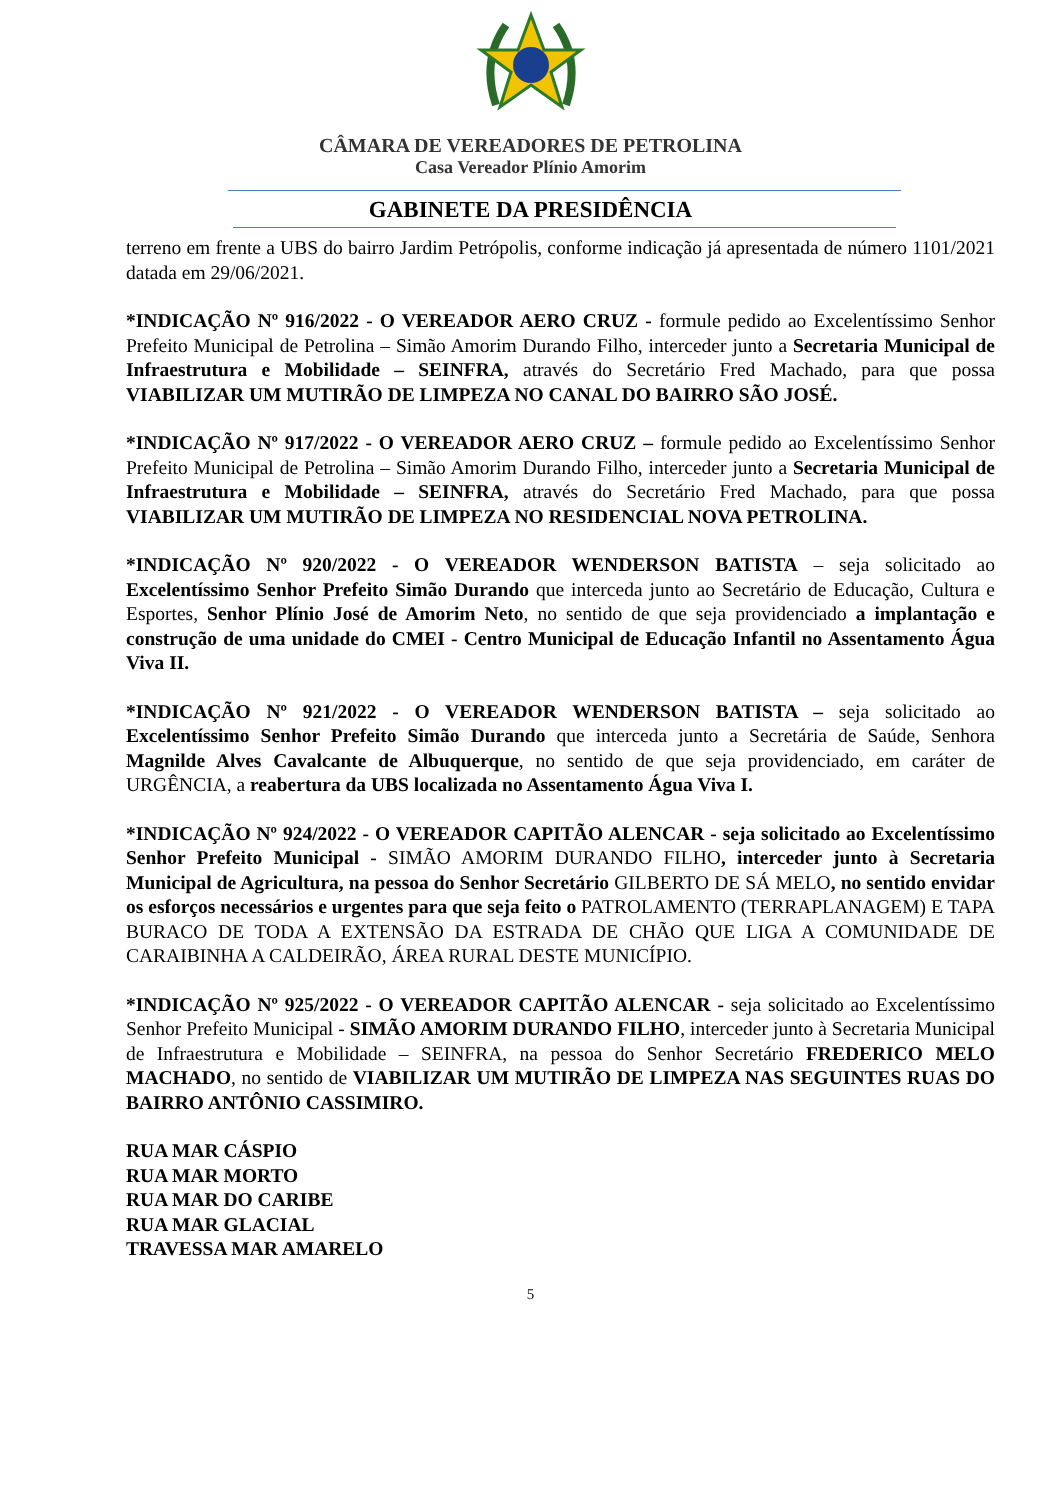CÂMARA DE VEREADORES DE PETROLINA
Casa Vereador Plínio Amorim
GABINETE DA PRESIDÊNCIA
terreno em frente a UBS do bairro Jardim Petrópolis, conforme indicação já apresentada de número 1101/2021 datada em 29/06/2021.
*INDICAÇÃO Nº 916/2022 - O VEREADOR AERO CRUZ - formule pedido ao Excelentíssimo Senhor Prefeito Municipal de Petrolina – Simão Amorim Durando Filho, interceder junto a Secretaria Municipal de Infraestrutura e Mobilidade – SEINFRA, através do Secretário Fred Machado, para que possa VIABILIZAR UM MUTIRÃO DE LIMPEZA NO CANAL DO BAIRRO SÃO JOSÉ.
*INDICAÇÃO Nº 917/2022 - O VEREADOR AERO CRUZ – formule pedido ao Excelentíssimo Senhor Prefeito Municipal de Petrolina – Simão Amorim Durando Filho, interceder junto a Secretaria Municipal de Infraestrutura e Mobilidade – SEINFRA, através do Secretário Fred Machado, para que possa VIABILIZAR UM MUTIRÃO DE LIMPEZA NO RESIDENCIAL NOVA PETROLINA.
*INDICAÇÃO Nº 920/2022 - O VEREADOR WENDERSON BATISTA – seja solicitado ao Excelentíssimo Senhor Prefeito Simão Durando que interceda junto ao Secretário de Educação, Cultura e Esportes, Senhor Plínio José de Amorim Neto, no sentido de que seja providenciado a implantação e construção de uma unidade do CMEI - Centro Municipal de Educação Infantil no Assentamento Água Viva II.
*INDICAÇÃO Nº 921/2022 - O VEREADOR WENDERSON BATISTA – seja solicitado ao Excelentíssimo Senhor Prefeito Simão Durando que interceda junto a Secretária de Saúde, Senhora Magnilde Alves Cavalcante de Albuquerque, no sentido de que seja providenciado, em caráter de URGÊNCIA, a reabertura da UBS localizada no Assentamento Água Viva I.
*INDICAÇÃO Nº 924/2022 - O VEREADOR CAPITÃO ALENCAR - seja solicitado ao Excelentíssimo Senhor Prefeito Municipal - SIMÃO AMORIM DURANDO FILHO, interceder junto à Secretaria Municipal de Agricultura, na pessoa do Senhor Secretário GILBERTO DE SÁ MELO, no sentido envidar os esforços necessários e urgentes para que seja feito o PATROLAMENTO (TERRAPLANAGEM) E TAPA BURACO DE TODA A EXTENSÃO DA ESTRADA DE CHÃO QUE LIGA A COMUNIDADE DE CARAIBINHA A CALDEIRÃO, ÁREA RURAL DESTE MUNICÍPIO.
*INDICAÇÃO Nº 925/2022 - O VEREADOR CAPITÃO ALENCAR - seja solicitado ao Excelentíssimo Senhor Prefeito Municipal - SIMÃO AMORIM DURANDO FILHO, interceder junto à Secretaria Municipal de Infraestrutura e Mobilidade – SEINFRA, na pessoa do Senhor Secretário FREDERICO MELO MACHADO, no sentido de VIABILIZAR UM MUTIRÃO DE LIMPEZA NAS SEGUINTES RUAS DO BAIRRO ANTÔNIO CASSIMIRO.
RUA MAR CÁSPIO
RUA MAR MORTO
RUA MAR DO CARIBE
RUA MAR GLACIAL
TRAVESSA MAR AMARELO
5